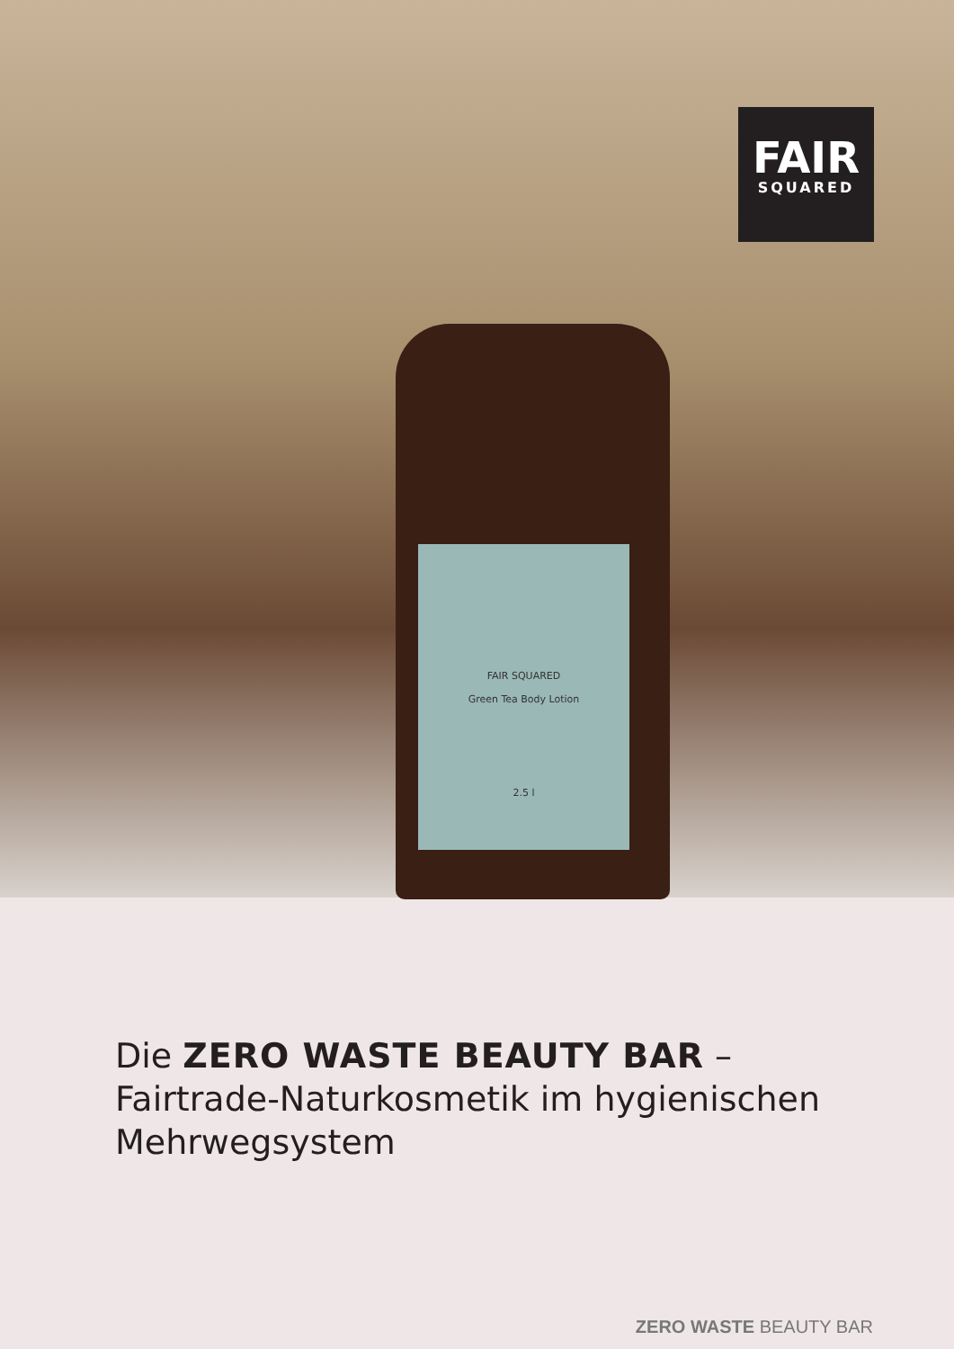FAIR SQUARED
Green Tea Body Lotion
2.5 l
FAIR
SQUARED
Die ZERO WASTE BEAUTY BAR –
Fairtrade-Naturkosmetik im hygienischen
Mehrwegsystem
ZERO WASTE BEAUTY BAR